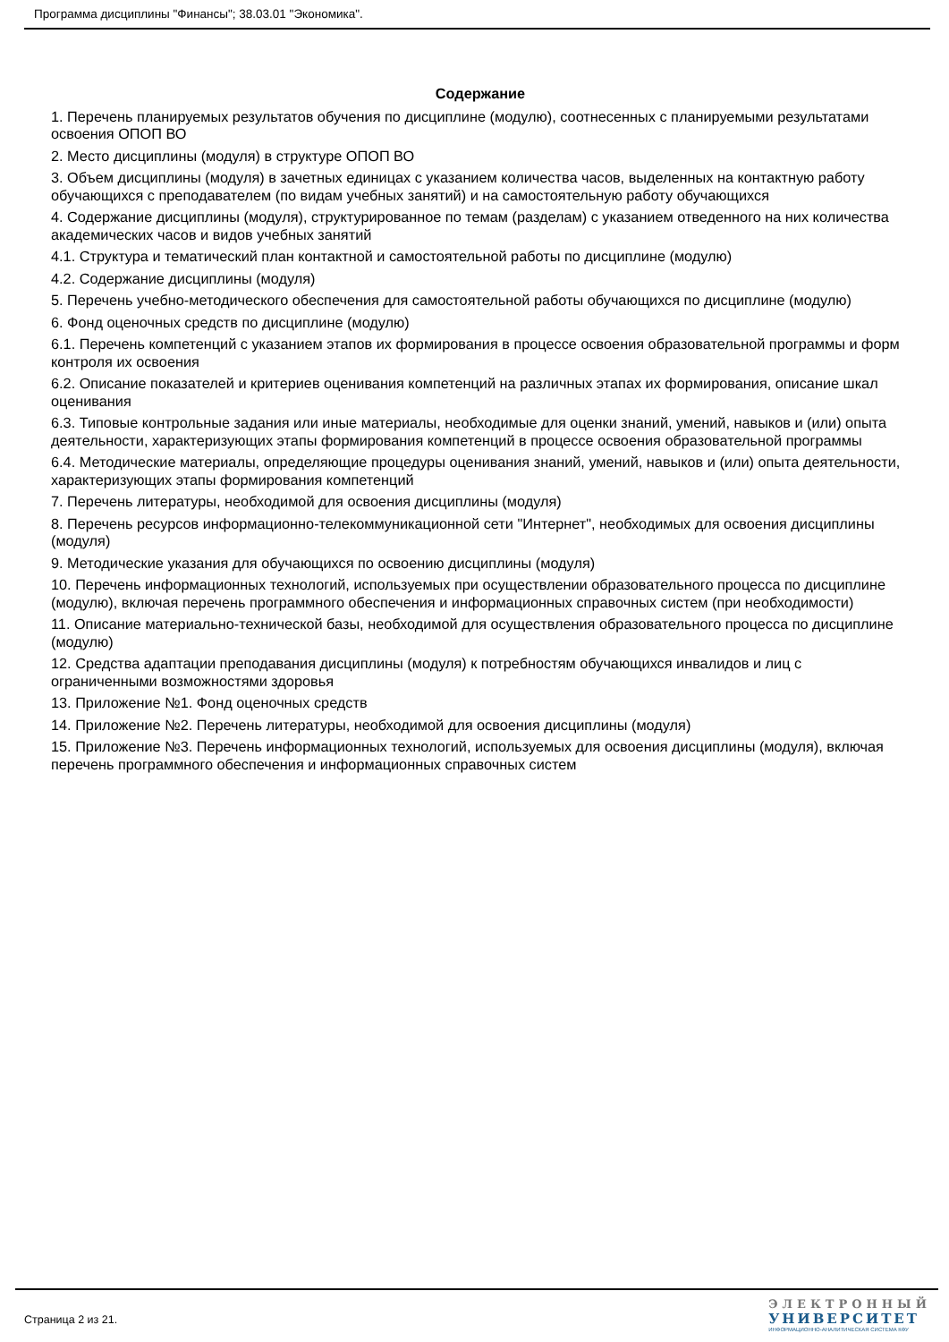Программа дисциплины "Финансы"; 38.03.01 "Экономика".
Содержание
1. Перечень планируемых результатов обучения по дисциплине (модулю), соотнесенных с планируемыми результатами освоения ОПОП ВО
2. Место дисциплины (модуля) в структуре ОПОП ВО
3. Объем дисциплины (модуля) в зачетных единицах с указанием количества часов, выделенных на контактную работу обучающихся с преподавателем (по видам учебных занятий) и на самостоятельную работу обучающихся
4. Содержание дисциплины (модуля), структурированное по темам (разделам) с указанием отведенного на них количества академических часов и видов учебных занятий
4.1. Структура и тематический план контактной и самостоятельной работы по дисциплине (модулю)
4.2. Содержание дисциплины (модуля)
5. Перечень учебно-методического обеспечения для самостоятельной работы обучающихся по дисциплине (модулю)
6. Фонд оценочных средств по дисциплине (модулю)
6.1. Перечень компетенций с указанием этапов их формирования в процессе освоения образовательной программы и форм контроля их освоения
6.2. Описание показателей и критериев оценивания компетенций на различных этапах их формирования, описание шкал оценивания
6.3. Типовые контрольные задания или иные материалы, необходимые для оценки знаний, умений, навыков и (или) опыта деятельности, характеризующих этапы формирования компетенций в процессе освоения образовательной программы
6.4. Методические материалы, определяющие процедуры оценивания знаний, умений, навыков и (или) опыта деятельности, характеризующих этапы формирования компетенций
7. Перечень литературы, необходимой для освоения дисциплины (модуля)
8. Перечень ресурсов информационно-телекоммуникационной сети "Интернет", необходимых для освоения дисциплины (модуля)
9. Методические указания для обучающихся по освоению дисциплины (модуля)
10. Перечень информационных технологий, используемых при осуществлении образовательного процесса по дисциплине (модулю), включая перечень программного обеспечения и информационных справочных систем (при необходимости)
11. Описание материально-технической базы, необходимой для осуществления образовательного процесса по дисциплине (модулю)
12. Средства адаптации преподавания дисциплины (модуля) к потребностям обучающихся инвалидов и лиц с ограниченными возможностями здоровья
13. Приложение №1. Фонд оценочных средств
14. Приложение №2. Перечень литературы, необходимой для освоения дисциплины (модуля)
15. Приложение №3. Перечень информационных технологий, используемых для освоения дисциплины (модуля), включая перечень программного обеспечения и информационных справочных систем
Страница 2 из 21.
ЭЛЕКТРОННЫЙ
УНИВЕРСИТЕТ
ИНФОРМАЦИОННО-АНАЛИТИЧЕСКАЯ СИСТЕМА КФУ